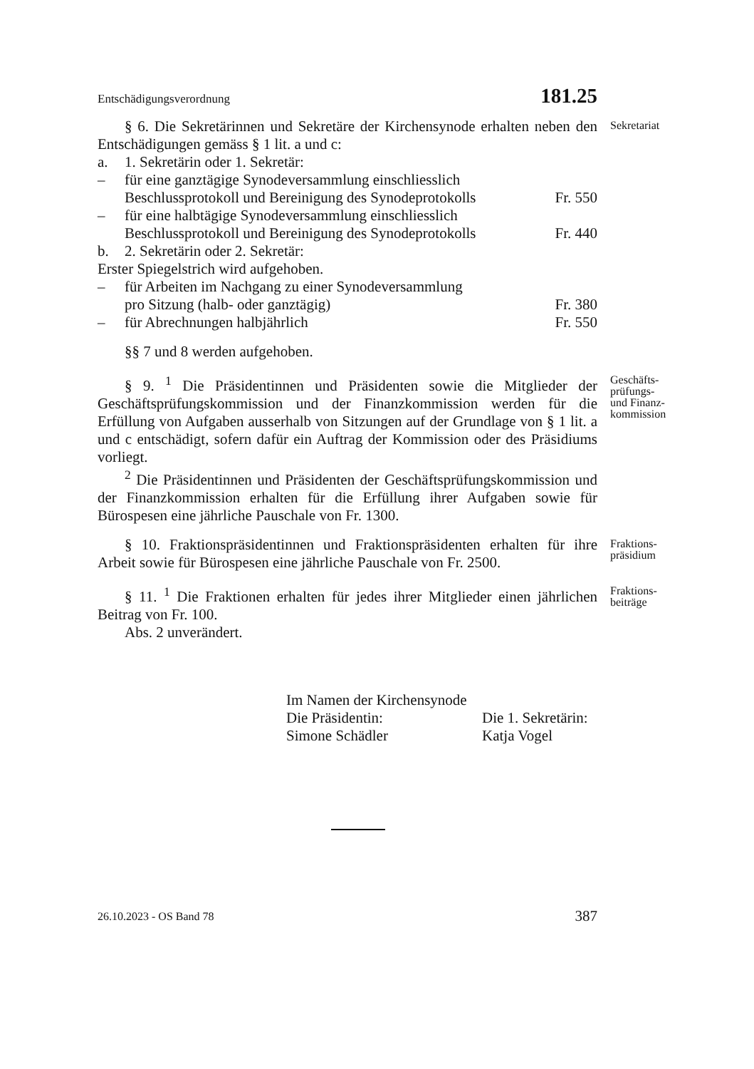Entschädigungsverordnung 181.25
§ 6. Die Sekretärinnen und Sekretäre der Kirchensynode erhalten neben den Entschädigungen gemäss § 1 lit. a und c:
Sekretariat
a. 1. Sekretärin oder 1. Sekretär:
– für eine ganztägige Synodeversammlung einschliesslich
Beschlussprotokoll und Bereinigung des Synodeprotokolls Fr. 550
– für eine halbtägige Synodeversammlung einschliesslich
Beschlussprotokoll und Bereinigung des Synodeprotokolls Fr. 440
b. 2. Sekretärin oder 2. Sekretär:
Erster Spiegelstrich wird aufgehoben.
– für Arbeiten im Nachgang zu einer Synodeversammlung
pro Sitzung (halb- oder ganztägig) Fr. 380
– für Abrechnungen halbjährlich Fr. 550
§§ 7 und 8 werden aufgehoben.
§ 9. <sup>1</sup> Die Präsidentinnen und Präsidenten sowie die Mitglieder der Geschäftsprüfungskommission und der Finanzkommission werden für die Erfüllung von Aufgaben ausserhalb von Sitzungen auf der Grundlage von § 1 lit. a und c entschädigt, sofern dafür ein Auftrag der Kommission oder des Präsidiums vorliegt.
Geschäfts-
prüfungs-
und Finanz-
kommission
<sup>2</sup> Die Präsidentinnen und Präsidenten der Geschäftsprüfungskommission und der Finanzkommission erhalten für die Erfüllung ihrer Aufgaben sowie für Bürospesen eine jährliche Pauschale von Fr. 1300.
§ 10. Fraktionspräsidentinnen und Fraktionspräsidenten erhalten für ihre Arbeit sowie für Bürospesen eine jährliche Pauschale von Fr. 2500.
Fraktions-
präsidium
§ 11. <sup>1</sup> Die Fraktionen erhalten für jedes ihrer Mitglieder einen jährlichen Beitrag von Fr. 100.
Fraktions-
beiträge
Abs. 2 unverändert.
Im Namen der Kirchensynode
Die Präsidentin: Die 1. Sekretärin:
Simone Schädler Katja Vogel
26.10.2023 - OS Band 78 387